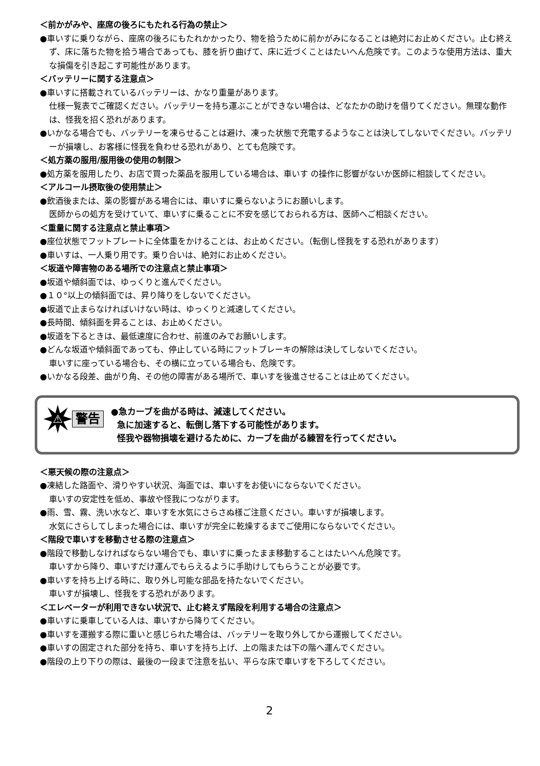＜前かがみや、座席の後ろにもたれる行為の禁止＞
●車いすに乗りながら、座席の後ろにもたれかかったり、物を拾うために前かがみになることは絶対にお止めください。止む終えず、床に落ちた物を拾う場合であっても、膝を折り曲げて、床に近づくことはたいへん危険です。このような使用方法は、重大な損傷を引き起こす可能性があります。
＜バッテリーに関する注意点＞
●車いすに搭載されているバッテリーは、かなり重量があります。
仕様一覧表でご確認ください。バッテリーを持ち運ぶことができない場合は、どなたかの助けを借りてください。無理な動作は、怪我を招く恐れがあります。
●いかなる場合でも、バッテリーを凍らせることは避け、凍った状態で充電するようなことは決してしないでください。バッテリーが損壊し、お客様に怪我を負わせる恐れがあり、とても危険です。
＜処方薬の服用/服用後の使用の制限＞
●処方薬を服用したり、お店で買った薬品を服用している場合は、車いす の操作に影響がないか医師に相談してください。
＜アルコール摂取後の使用禁止＞
●飲酒後または、薬の影響がある場合には、車いすに乗らないようにお願いします。
医師からの処方を受けていて、車いすに乗ることに不安を感じておられる方は、医師へご相談ください。
＜重量に関する注意点と禁止事項＞
●座位状態でフットプレートに全体重をかけることは、お止めください。（転倒し怪我をする恐れがあります）
●車いすは、一人乗り用です。乗り合いは、絶対にお止めください。
＜坂道や障害物のある場所での注意点と禁止事項＞
●坂道や傾斜面では、ゆっくりと進んでください。
●１０°以上の傾斜面では、昇り降りをしないでください。
●坂道で止まらなければいけない時は、ゆっくりと減速してください。
●長時間、傾斜面を昇ることは、お止めください。
●坂道を下るときは、最低速度に合わせ、前進のみでお願いします。
●どんな坂道や傾斜面であっても、停止している時にフットブレーキの解除は決してしないでください。
車いすに座っている場合も、その横に立っている場合も、危険です。
●いかなる段差、曲がり角、その他の障害がある場所で、車いすを後進させることは止めてください。
⚠
警告
●急カーブを曲がる時は、減速してください。
急に加速すると、転倒し落下する可能性があります。
怪我や器物損壊を避けるために、カーブを曲がる練習を行ってください。
＜悪天候の際の注意点＞
●凍結した路面や、滑りやすい状況、海面では、車いすをお使いにならないでください。
車いすの安定性を低め、事故や怪我につながります。
●雨、雪、霧、洗い水など、車いすを水気にさらさぬ様ご注意ください。車いすが損壊します。
水気にさらしてしまった場合には、車いすが完全に乾燥するまでご使用にならないでください。
＜階段で車いすを移動させる際の注意点＞
●階段で移動しなければならない場合でも、車いすに乗ったまま移動することはたいへん危険です。
車いすから降り、車いすだけ運んでもらえるように手助けしてもらうことが必要です。
●車いすを持ち上げる時に、取り外し可能な部品を持たないでください。
車いすが損壊し、怪我をする恐れがあります。
＜エレベーターが利用できない状況で、止む終えず階段を利用する場合の注意点＞
●車いすに乗車している人は、車いすから降りてください。
●車いすを運搬する際に重いと感じられた場合は、バッテリーを取り外してから運搬してください。
●車いすの固定された部分を持ち、車いすを持ち上げ、上の階または下の階へ運んでください。
●階段の上り下りの際は、最後の一段まで注意を払い、平らな床で車いすを下ろしてください。
2